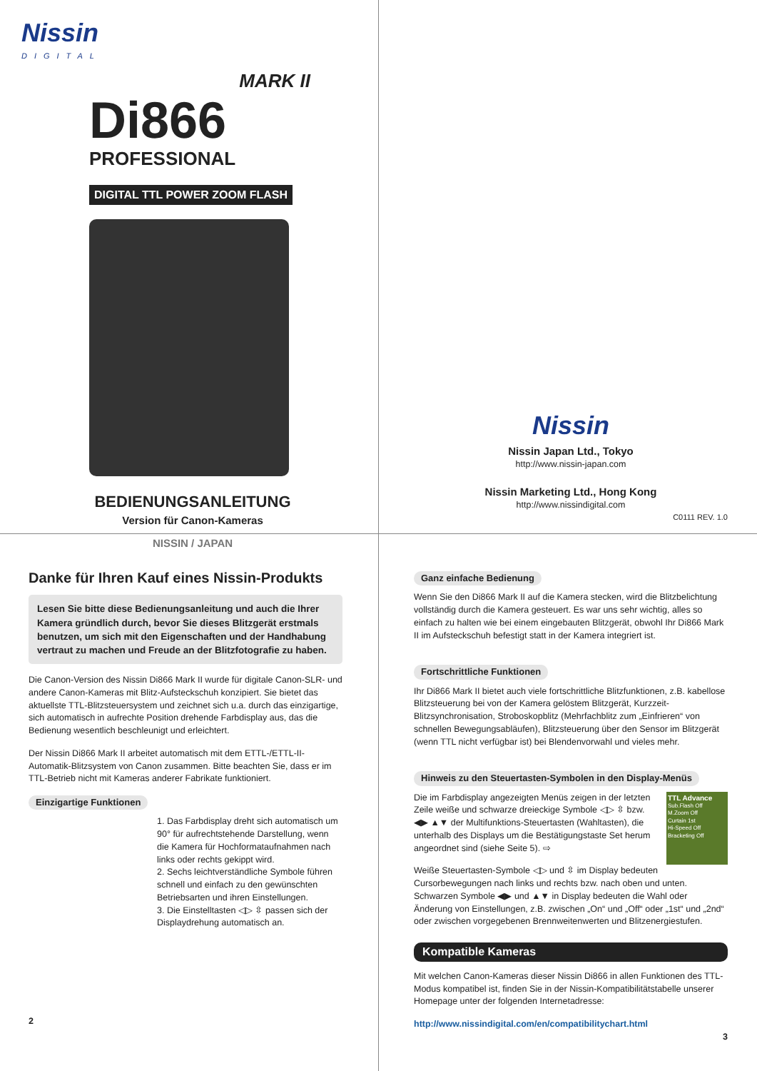Nissin
DIGITAL
MARK II
Di866
PROFESSIONAL
DIGITAL TTL POWER ZOOM FLASH
BEDIENUNGSANLEITUNG
Version für Canon-Kameras
NISSIN / JAPAN
Nissin
Nissin Japan Ltd., Tokyo
http://www.nissin-japan.com
Nissin Marketing Ltd., Hong Kong
http://www.nissindigital.com
C0111 REV. 1.0
Danke für Ihren Kauf eines Nissin-Produkts
Lesen Sie bitte diese Bedienungsanleitung und auch die Ihrer Kamera gründlich durch, bevor Sie dieses Blitzgerät erstmals benutzen, um sich mit den Eigenschaften und der Handhabung vertraut zu machen und Freude an der Blitzfotografie zu haben.
Die Canon-Version des Nissin Di866 Mark II wurde für digitale Canon-SLR- und andere Canon-Kameras mit Blitz-Aufsteckschuh konzipiert. Sie bietet das aktuellste TTL-Blitzsteuersystem und zeichnet sich u.a. durch das einzigartige, sich automatisch in aufrechte Position drehende Farbdisplay aus, das die Bedienung wesentlich beschleunigt und erleichtert.
Der Nissin Di866 Mark II arbeitet automatisch mit dem ETTL-/ETTL-II-Automatik-Blitzsystem von Canon zusammen. Bitte beachten Sie, dass er im TTL-Betrieb nicht mit Kameras anderer Fabrikate funktioniert.
Einzigartige Funktionen
1. Das Farbdisplay dreht sich automatisch um 90° für aufrechtstehende Darstellung, wenn die Kamera für Hochformataufnahmen nach links oder rechts gekippt wird.
2. Sechs leichtverständliche Symbole führen schnell und einfach zu den gewünschten Betriebsarten und ihren Einstellungen.
3. Die Einstelltasten ◁▷ ⇳ passen sich der Displaydrehung automatisch an.
2
Ganz einfache Bedienung
Wenn Sie den Di866 Mark II auf die Kamera stecken, wird die Blitzbelichtung vollständig durch die Kamera gesteuert. Es war uns sehr wichtig, alles so einfach zu halten wie bei einem eingebauten Blitzgerät, obwohl Ihr Di866 Mark II im Aufsteckschuh befestigt statt in der Kamera integriert ist.
Fortschrittliche Funktionen
Ihr Di866 Mark II bietet auch viele fortschrittliche Blitzfunktionen, z.B. kabellose Blitzsteuerung bei von der Kamera gelöstem Blitzgerät, Kurzzeit-Blitzsynchronisation, Stroboskopblitz (Mehrfachblitz zum „Einfrieren“ von schnellen Bewegungsabläufen), Blitzsteuerung über den Sensor im Blitzgerät (wenn TTL nicht verfügbar ist) bei Blendenvorwahl und vieles mehr.
Hinweis zu den Steuertasten-Symbolen in den Display-Menüs
Die im Farbdisplay angezeigten Menüs zeigen in der letzten Zeile weiße und schwarze dreieckige Symbole ◁▷ ⇳ bzw. ◀▶ ▲▼ der Multifunktions-Steuertasten (Wahltasten), die unterhalb des Displays um die Bestätigungstaste Set herum angeordnet sind (siehe Seite 5). ⇨
TTL Advance
Sub.Flash Off
M.Zoom Off
Curtain 1st
Hi-Speed Off
Bracketing Off
Weiße Steuertasten-Symbole ◁▷ und ⇳ im Display bedeuten Cursorbewegungen nach links und rechts bzw. nach oben und unten. Schwarzen Symbole ◀▶ und ▲▼ in Display bedeuten die Wahl oder Änderung von Einstellungen, z.B. zwischen „On“ und „Off“ oder „1st“ und „2nd“ oder zwischen vorgegebenen Brennweitenwerten und Blitzenergiestufen.
Kompatible Kameras
Mit welchen Canon-Kameras dieser Nissin Di866 in allen Funktionen des TTL-Modus kompatibel ist, finden Sie in der Nissin-Kompatibilitätstabelle unserer Homepage unter der folgenden Internetadresse:
http://www.nissindigital.com/en/compatibilitychart.html
3